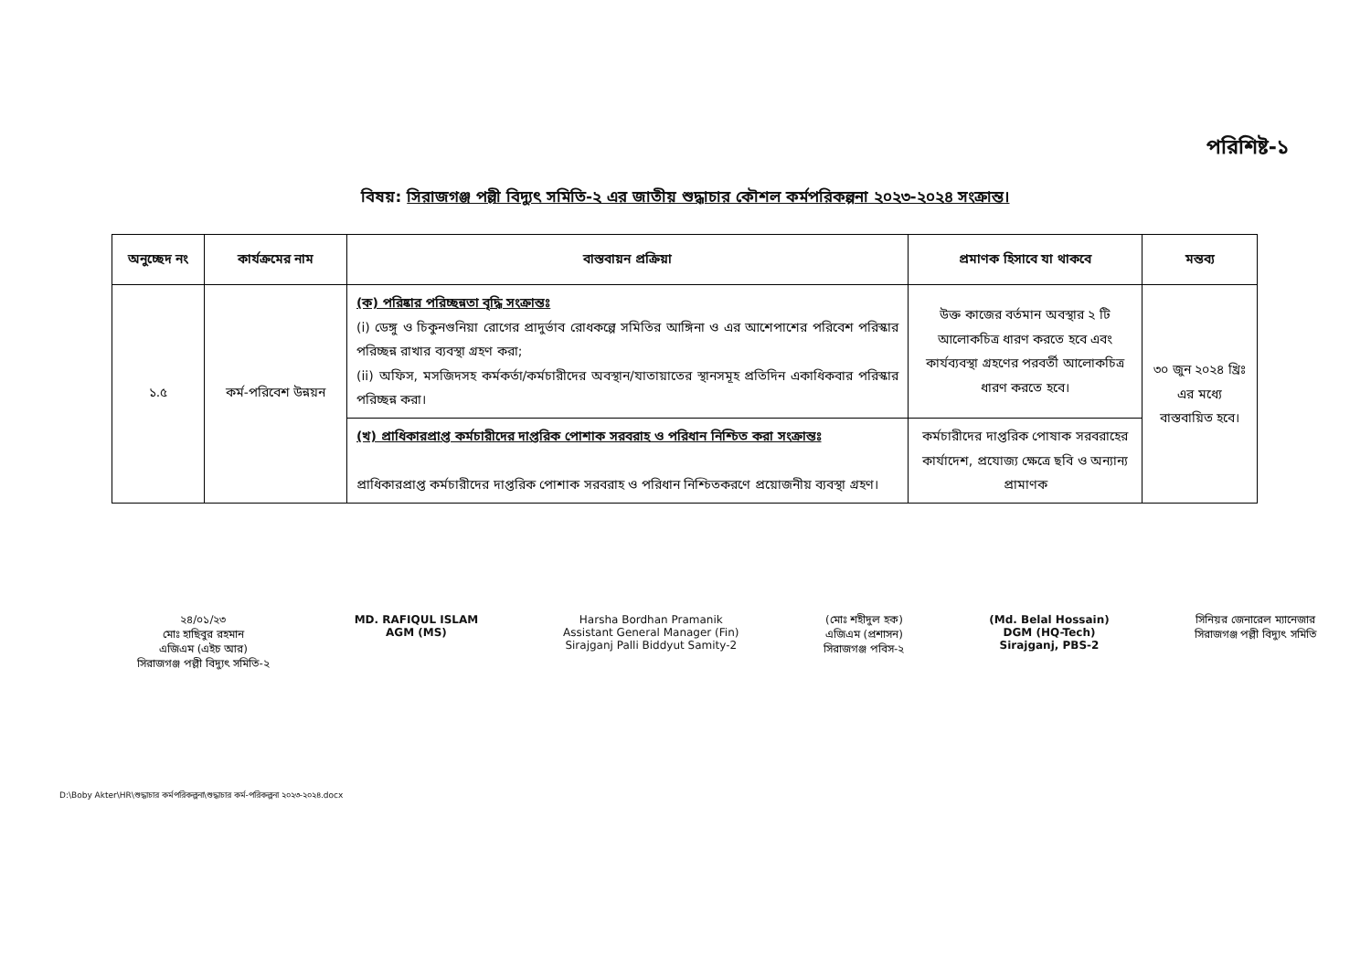পরিশিষ্ট-১
বিষয়: সিরাজগঞ্জ পল্লী বিদ্যুৎ সমিতি-২ এর জাতীয় শুদ্ধাচার কৌশল কর্মপরিকল্পনা ২০২৩-২০২৪ সংক্রান্ত।
| অনুচ্ছেদ নং | কার্যক্রমের নাম | বাস্তবায়ন প্রক্রিয়া | প্রমাণক হিসাবে যা থাকবে | মন্তব্য |
| --- | --- | --- | --- | --- |
| ১.৫ | কর্ম-পরিবেশ উন্নয়ন | (ক) পরিষ্কার পরিচ্ছন্নতা বৃদ্ধি সংক্রান্তঃ (i) ডেঙ্গু ও চিকুনগুনিয়া রোগের প্রাদুর্ভাব রোধকল্পে সমিতির আঙ্গিনা ও এর আশেপাশের পরিবেশ পরিস্কার পরিচ্ছন্ন রাখার ব্যবস্থা গ্রহণ করা; (ii) অফিস, মসজিদসহ কর্মকর্তা/কর্মচারীদের অবস্থান/যাতায়াতের স্থানসমূহ প্রতিদিন একাধিকবার পরিস্কার পরিচ্ছন্ন করা। | উক্ত কাজের বর্তমান অবস্থার ২ টি আলোকচিত্র ধারণ করতে হবে এবং কার্যব্যবস্থা গ্রহণের পরবর্তী আলোকচিত্র ধারণ করতে হবে। | ৩০ জুন ২০২৪ খ্রিঃ এর মধ্যে বাস্তবায়িত হবে। |
| | | (খ) প্রাধিকারপ্রাপ্ত কর্মচারীদের দাপ্তরিক পোশাক সরবরাহ ও পরিধান নিশ্চিত করা সংক্রান্তঃ প্রাধিকারপ্রাপ্ত কর্মচারীদের দাপ্তরিক পোশাক সরবরাহ ও পরিধান নিশ্চিতকরণে প্রয়োজনীয় ব্যবস্থা গ্রহণ। | কর্মচারীদের দাপ্তরিক পোষাক সরবরাহের কার্যাদেশ, প্রযোজ্য ক্ষেত্রে ছবি ও অন্যান্য প্রামাণক | |
২৪/০১/২৩
মোঃ হাছিবুর রহমান
এজিএম (এইচ আর)
সিরাজগঞ্জ পল্লী বিদ্যুৎ সমিতি-২
MD. RAFIQUL ISLAM
AGM (MS)
Harsha Bordhan Pramanik
Assistant General Manager (Fin)
Sirajganj Palli Biddyut Samity-2
(মোঃ শহীদুল হক)
এজিএম (প্রশাসন)
সিরাজগঞ্জ পবিস-২
(Md. Belal Hossain)
DGM (HQ-Tech)
Sirajganj, PBS-2
সিনিয়র জেনারেল ম্যানেজার
সিরাজগঞ্জ পল্লী বিদ্যুৎ সমিতি
D:\Boby Akter\HR\শুদ্ধাচার কর্মপরিকল্পনা\শুদ্ধাচার কর্ম-পরিকল্পনা ২০২৩-২০২৪.docx